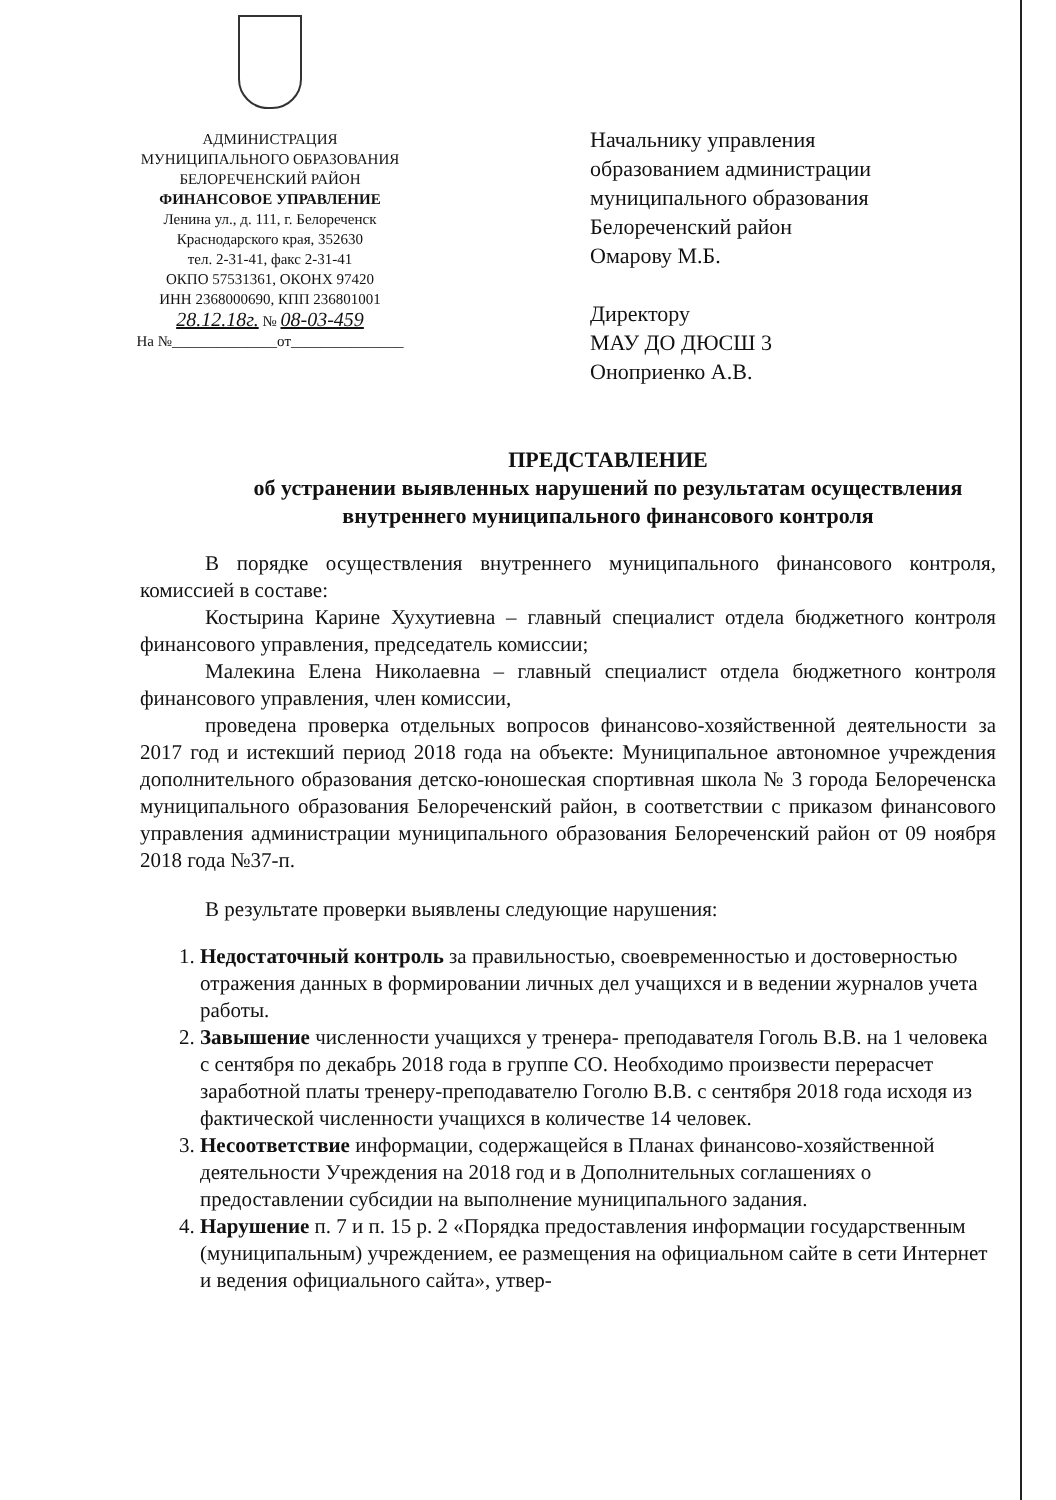АДМИНИСТРАЦИЯ
МУНИЦИПАЛЬНОГО ОБРАЗОВАНИЯ
БЕЛОРЕЧЕНСКИЙ РАЙОН
ФИНАНСОВОЕ УПРАВЛЕНИЕ
Ленина ул., д. 111, г. Белореченск
Краснодарского края, 352630
тел. 2-31-41, факс 2-31-41
ОКПО 57531361, ОКОНХ 97420
ИНН 2368000690, КПП 236801001
28.12.18г. № 08-03-459
На №______________от_______________
Начальнику управления
образованием администрации
муниципального образования
Белореченский район
Омарову М.Б.
Директору
МАУ ДО ДЮСШ 3
Оноприенко А.В.
ПРЕДСТАВЛЕНИЕ
об устранении выявленных нарушений по результатам осуществления
внутреннего муниципального финансового контроля
В порядке осуществления внутреннего муниципального финансового контроля, комиссией в составе:
Костырина Карине Хухутиевна – главный специалист отдела бюджетного контроля финансового управления, председатель комиссии;
Малекина Елена Николаевна – главный специалист отдела бюджетного контроля финансового управления, член комиссии,
проведена проверка отдельных вопросов финансово-хозяйственной деятельности за 2017 год и истекший период 2018 года на объекте: Муниципальное автономное учреждения дополнительного образования детско-юношеская спортивная школа № 3 города Белореченска муниципального образования Белореченский район, в соответствии с приказом финансового управления администрации муниципального образования Белореченский район от 09 ноября 2018 года №37-п.
В результате проверки выявлены следующие нарушения:
1. Недостаточный контроль за правильностью, своевременностью и достоверностью отражения данных в формировании личных дел учащихся и в ведении журналов учета работы.
2. Завышение численности учащихся у тренера- преподавателя Гоголь В.В. на 1 человека с сентября по декабрь 2018 года в группе СО. Необходимо произвести перерасчет заработной платы тренеру-преподавателю Гоголю В.В. с сентября 2018 года исходя из фактической численности учащихся в количестве 14 человек.
3. Несоответствие информации, содержащейся в Планах финансово-хозяйственной деятельности Учреждения на 2018 год и в Дополнительных соглашениях о предоставлении субсидии на выполнение муниципального задания.
4. Нарушение п. 7 и п. 15 р. 2 «Порядка предоставления информации государственным (муниципальным) учреждением, ее размещения на официальном сайте в сети Интернет и ведения официального сайта», утвер-